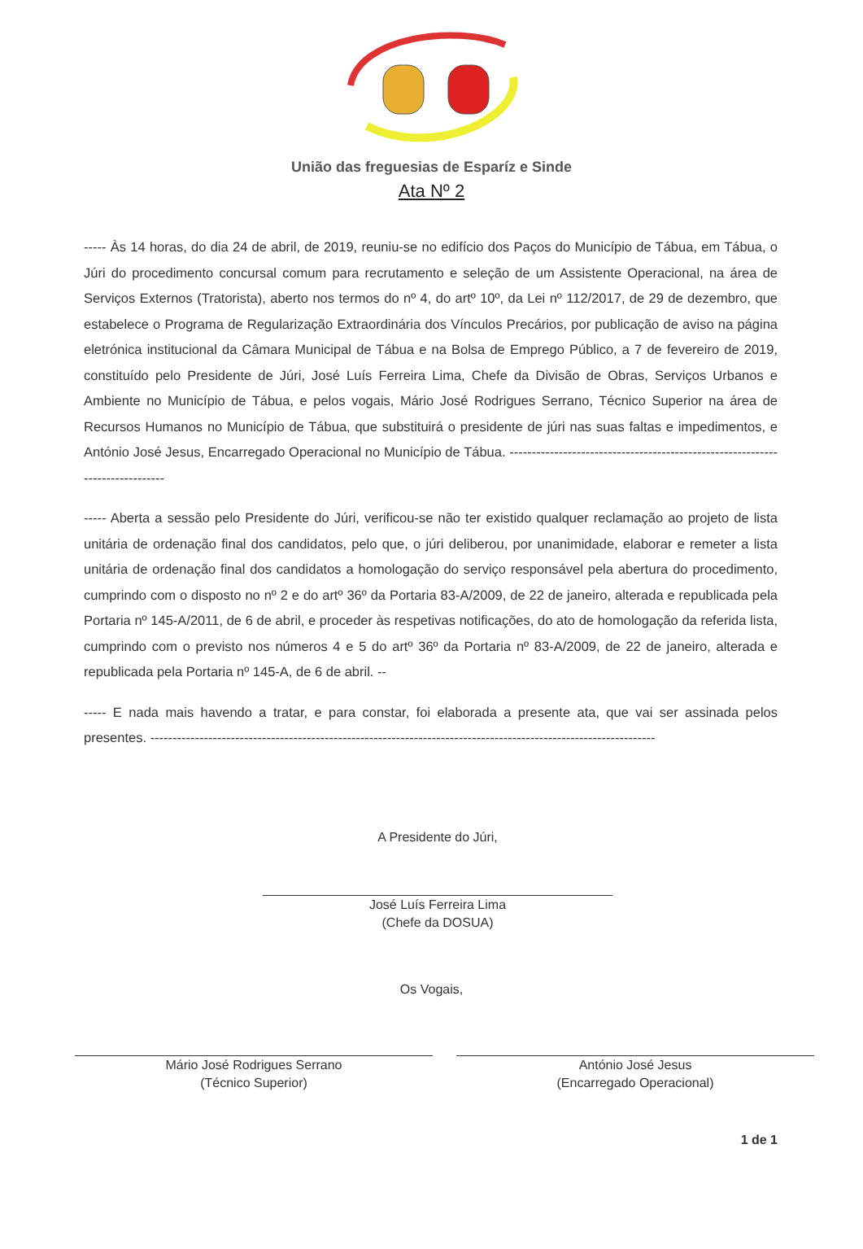União das freguesias de Esparíz e Sinde
Ata Nº 2
----- Às 14 horas, do dia 24 de abril, de 2019, reuniu-se no edifício dos Paços do Município de Tábua, em Tábua, o Júri do procedimento concursal comum para recrutamento e seleção de um Assistente Operacional, na área de Serviços Externos (Tratorista), aberto nos termos do nº 4, do artº 10º, da Lei nº 112/2017, de 29 de dezembro, que estabelece o Programa de Regularização Extraordinária dos Vínculos Precários, por publicação de aviso na página eletrónica institucional da Câmara Municipal de Tábua e na Bolsa de Emprego Público, a 7 de fevereiro de 2019, constituído pelo Presidente de Júri, José Luís Ferreira Lima, Chefe da Divisão de Obras, Serviços Urbanos e Ambiente no Município de Tábua, e pelos vogais, Mário José Rodrigues Serrano, Técnico Superior na área de Recursos Humanos no Município de Tábua, que substituirá o presidente de júri nas suas faltas e impedimentos, e António José Jesus, Encarregado Operacional no Município de Tábua. ------------------------------------------------------------------------------
----- Aberta a sessão pelo Presidente do Júri, verificou-se não ter existido qualquer reclamação ao projeto de lista unitária de ordenação final dos candidatos, pelo que, o júri deliberou, por unanimidade, elaborar e remeter a lista unitária de ordenação final dos candidatos a homologação do serviço responsável pela abertura do procedimento, cumprindo com o disposto no nº 2 e do artº 36º da Portaria 83-A/2009, de 22 de janeiro, alterada e republicada pela Portaria nº 145-A/2011, de 6 de abril, e proceder às respetivas notificações, do ato de homologação da referida lista, cumprindo com o previsto nos números 4 e 5 do artº 36º da Portaria nº 83-A/2009, de 22 de janeiro, alterada e republicada pela Portaria nº 145-A, de 6 de abril. --
----- E nada mais havendo a tratar, e para constar, foi elaborada a presente ata, que vai ser assinada pelos presentes. -----------------------------------------------------------------------------------------------------------------
A Presidente do Júri,
José Luís Ferreira Lima
(Chefe da DOSUA)
Os Vogais,
Mário José Rodrigues Serrano
(Técnico Superior)
António José Jesus
(Encarregado Operacional)
1 de 1